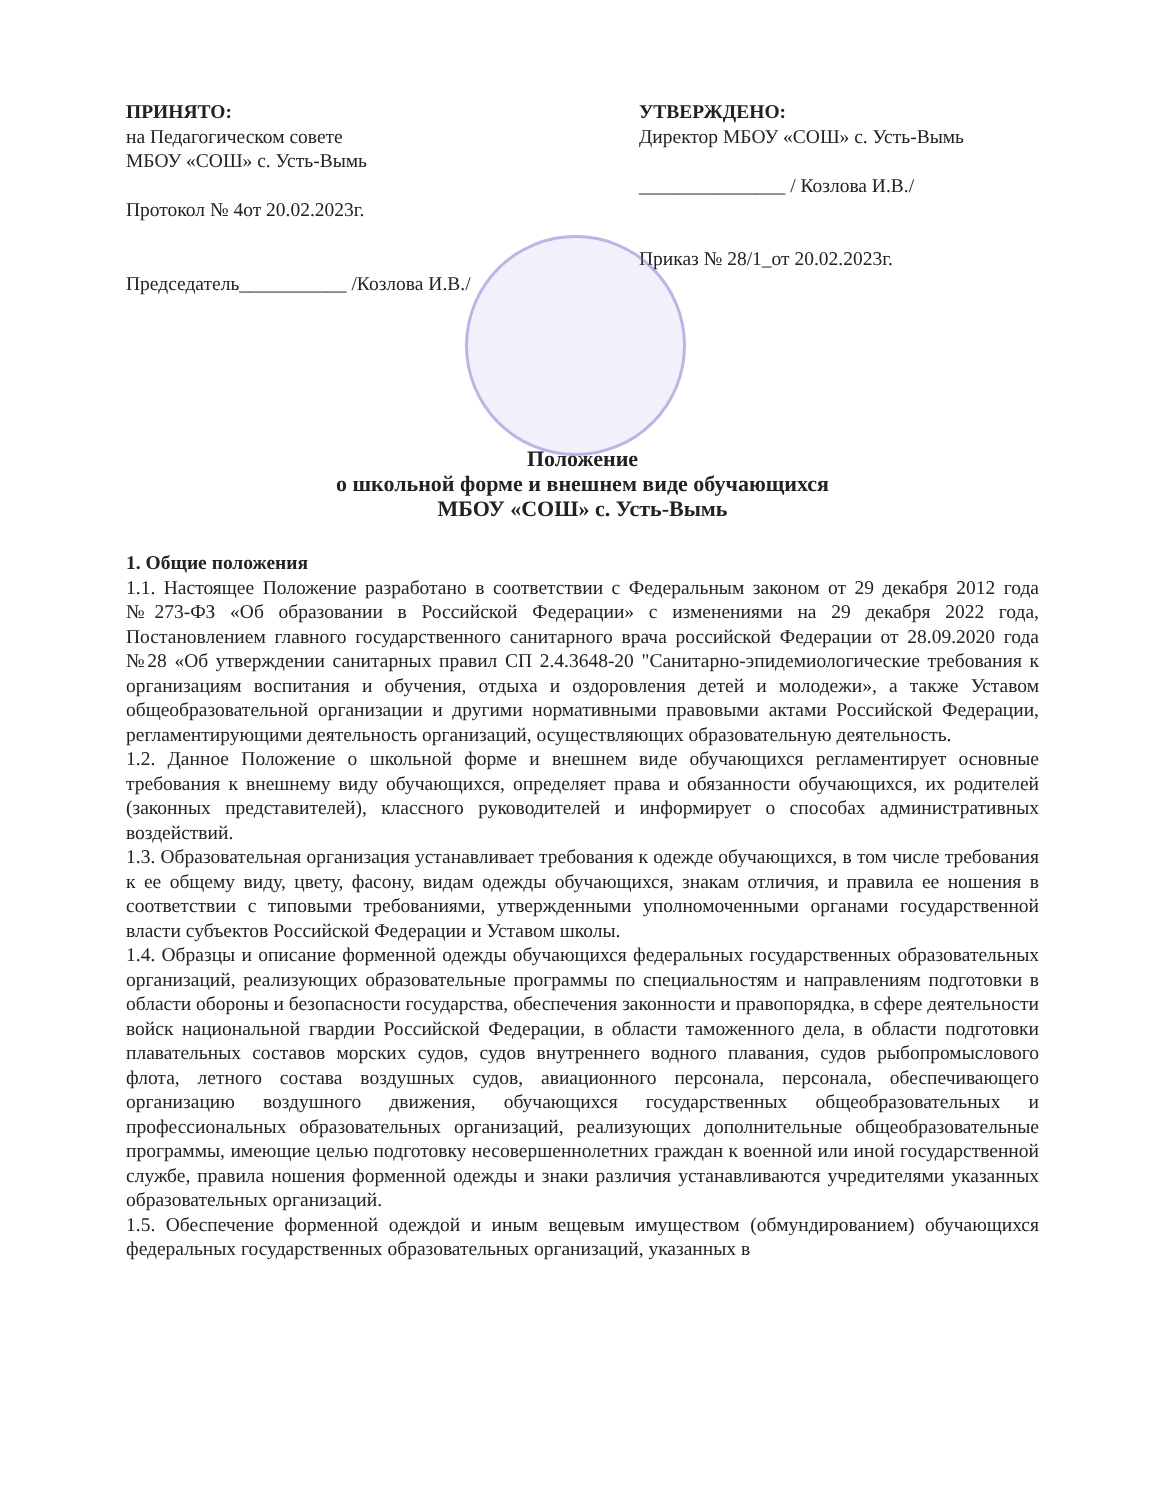ПРИНЯТО:
на Педагогическом совете
МБОУ «СОШ» с. Усть-Вымь
Протокол № 4от 20.02.2023г.
Председатель___________ /Козлова И.В./
УТВЕРЖДЕНО:
Директор МБОУ «СОШ» с. Усть-Вымь
_______________ / Козлова И.В./
Приказ № 28/1_от 20.02.2023г.
Положение
о школьной форме и внешнем виде обучающихся
МБОУ «СОШ» с. Усть-Вымь
1. Общие положения
1.1. Настоящее Положение разработано в соответствии с Федеральным законом от 29 декабря 2012 года №273-ФЗ «Об образовании в Российской Федерации» с изменениями на 29 декабря 2022 года, Постановлением главного государственного санитарного врача российской Федерации от 28.09.2020 года №28 «Об утверждении санитарных правил СП 2.4.3648-20 "Санитарно-эпидемиологические требования к организациям воспитания и обучения, отдыха и оздоровления детей и молодежи», а также Уставом общеобразовательной организации и другими нормативными правовыми актами Российской Федерации, регламентирующими деятельность организаций, осуществляющих образовательную деятельность.
1.2. Данное Положение о школьной форме и внешнем виде обучающихся регламентирует основные требования к внешнему виду обучающихся, определяет права и обязанности обучающихся, их родителей (законных представителей), классного руководителей и информирует о способах административных воздействий.
1.3. Образовательная организация устанавливает требования к одежде обучающихся, в том числе требования к ее общему виду, цвету, фасону, видам одежды обучающихся, знакам отличия, и правила ее ношения в соответствии с типовыми требованиями, утвержденными уполномоченными органами государственной власти субъектов Российской Федерации и Уставом школы.
1.4. Образцы и описание форменной одежды обучающихся федеральных государственных образовательных организаций, реализующих образовательные программы по специальностям и направлениям подготовки в области обороны и безопасности государства, обеспечения законности и правопорядка, в сфере деятельности войск национальной гвардии Российской Федерации, в области таможенного дела, в области подготовки плавательных составов морских судов, судов внутреннего водного плавания, судов рыбопромыслового флота, летного состава воздушных судов, авиационного персонала, персонала, обеспечивающего организацию воздушного движения, обучающихся государственных общеобразовательных и профессиональных образовательных организаций, реализующих дополнительные общеобразовательные программы, имеющие целью подготовку несовершеннолетних граждан к военной или иной государственной службе, правила ношения форменной одежды и знаки различия устанавливаются учредителями указанных образовательных организаций.
1.5. Обеспечение форменной одеждой и иным вещевым имуществом (обмундированием) обучающихся федеральных государственных образовательных организаций, указанных в